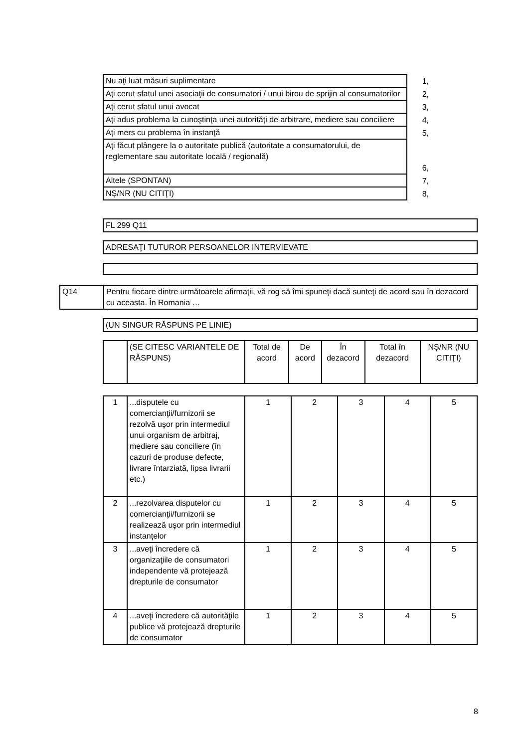| Nu aţi luat măsuri suplimentare | 1, |
| Aţi cerut sfatul unei asociaţii de consumatori / unui birou de sprijin al consumatorilor | 2, |
| Aţi cerut sfatul unui avocat | 3, |
| Aţi adus problema la cunoştinţa unei autorităţi de arbitrare, mediere sau conciliere | 4, |
| Aţi mers cu problema în instanţă | 5, |
| Aţi făcut plângere la o autoritate publică (autoritate a consumatorului, de reglementare sau autoritate locală / regională) | 6, |
| Altele (SPONTAN) | 7, |
| NȘ/NR (NU CITIŢI) | 8, |
| FL 299 Q11 |
| ADRESAŢI TUTUROR PERSOANELOR INTERVIEVATE |
| Q14 | Pentru fiecare dintre următoarele afirmaţii, vă rog să îmi spuneţi dacă sunteţi de acord sau în dezacord cu aceasta. În Romania … |
| (UN SINGUR RĂSPUNS PE LINIE) |
| | (SE CITESC VARIANTELE DE RĂSPUNS) | Total de acord | De acord | În dezacord | Total în dezacord | NȘ/NR (NU CITIŢI) |
| --- | --- | --- | --- | --- | --- | --- |
| 1 | ...disputele cu comercianţii/furnizorii se rezolvă uşor prin intermediul unui organism de arbitraj, mediere sau conciliere (în cazuri de produse defecte, livrare întarziată, lipsa livrarii etc.) | 1 | 2 | 3 | 4 | 5 |
| 2 | ...rezolvarea disputelor cu comercianţii/furnizorii se realizează uşor prin intermediul instanţelor | 1 | 2 | 3 | 4 | 5 |
| 3 | ...aveţi încredere că organizaţiile de consumatori independente vă protejează drepturile de consumator | 1 | 2 | 3 | 4 | 5 |
| 4 | ...aveţi încredere că autorităţile publice vă protejează drepturile de consumator | 1 | 2 | 3 | 4 | 5 |
8